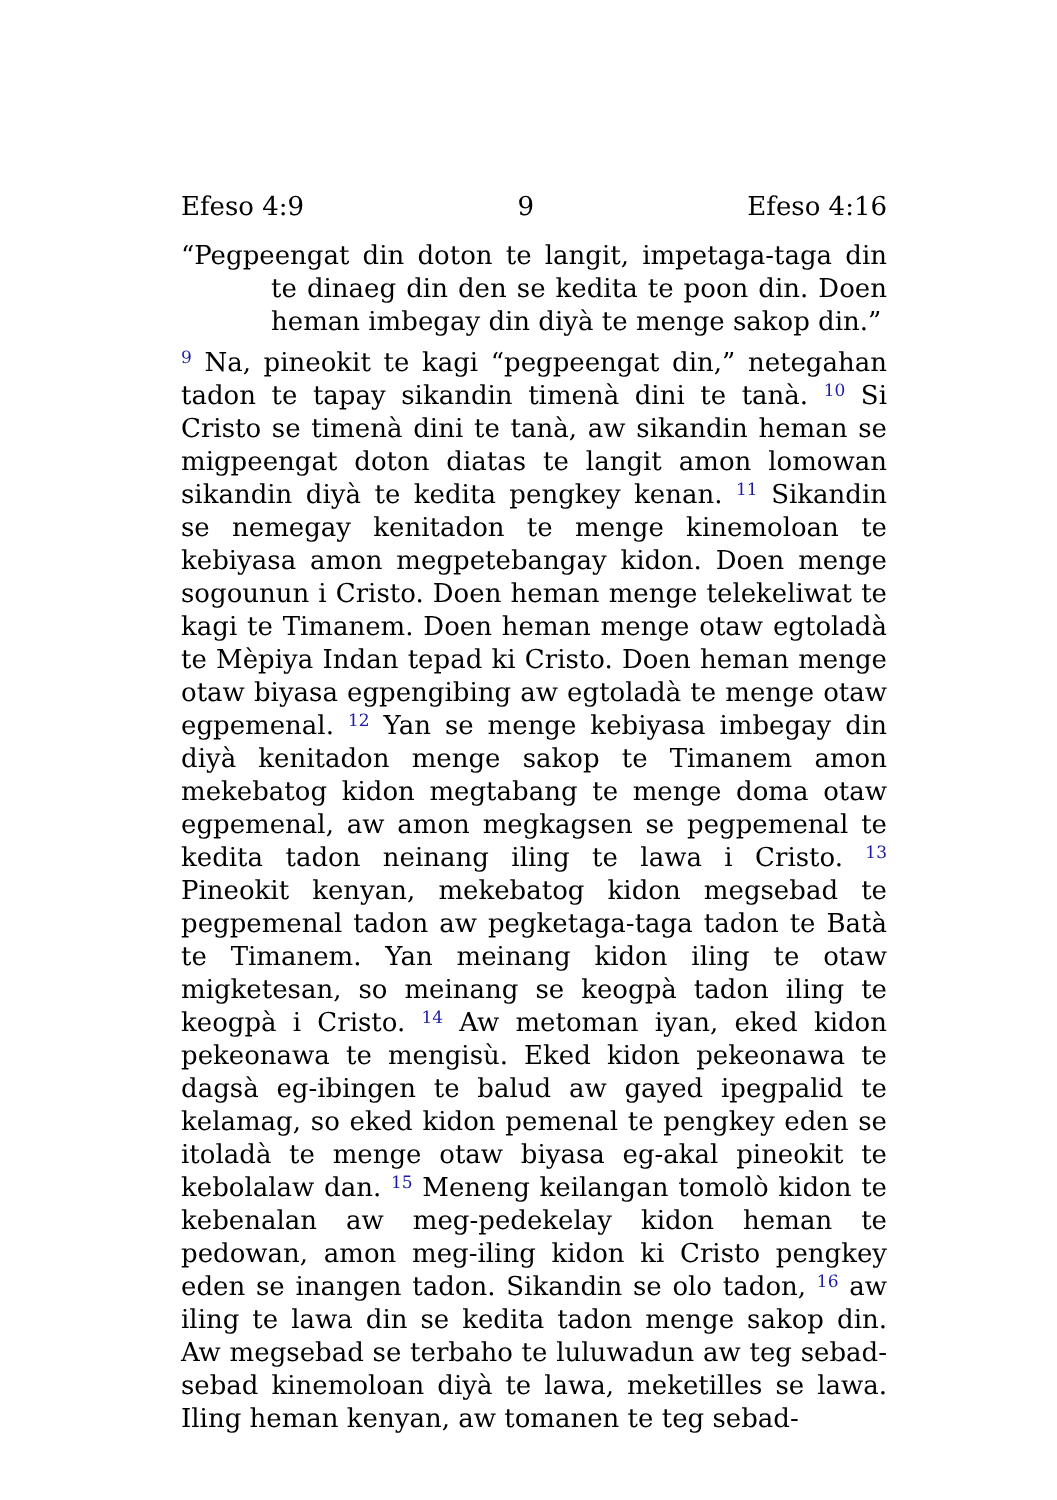Efeso 4:9 9 Efeso 4:16
“Pegpeengat din doton te langit, impetaga-taga din te dinaeg din den se kedita te poon din. Doen heman imbegay din diyà te menge sakop din.”
<sup>9</sup> Na, pineokit te kagi “pegpeengat din,” netegahan tadon te tapay sikandin timenà dini te tanà. <sup>10</sup> Si Cristo se timenà dini te tanà, aw sikandin heman se migpeengat doton diatas te langit amon lomowan sikandin diyà te kedita pengkey kenan. <sup>11</sup> Sikandin se nemegay kenitadon te menge kinemoloan te kebiyasa amon megpetebangay kidon. Doen menge sogounun i Cristo. Doen heman menge telekeliwat te kagi te Timanem. Doen heman menge otaw egtoladà te Mèpiya Indan tepad ki Cristo. Doen heman menge otaw biyasa egpengibing aw egtoladà te menge otaw egpemenal. <sup>12</sup> Yan se menge kebiyasa imbegay din diyà kenitadon menge sakop te Timanem amon mekebatog kidon megtabang te menge doma otaw egpemenal, aw amon megkagsen se pegpemenal te kedita tadon neinang iling te lawa i Cristo. <sup>13</sup> Pineokit kenyan, mekebatog kidon megsebad te pegpemenal tadon aw pegketaga-taga tadon te Batà te Timanem. Yan meinang kidon iling te otaw migketesan, so meinang se keogpà tadon iling te keogpà i Cristo. <sup>14</sup> Aw metoman iyan, eked kidon pekeonawa te mengisù. Eked kidon pekeonawa te dagsà eg-ibingen te balud aw gayed ipegpalid te kelamag, so eked kidon pemenal te pengkey eden se itoladà te menge otaw biyasa eg-akal pineokit te kebolalaw dan. <sup>15</sup> Meneng keilangan tomolò kidon te kebenalan aw meg-pedekelay kidon heman te pedowan, amon meg-iling kidon ki Cristo pengkey eden se inangen tadon. Sikandin se olo tadon, <sup>16</sup> aw iling te lawa din se kedita tadon menge sakop din. Aw megsebad se terbaho te luluwadun aw teg sebad-sebad kinemoloan diyà te lawa, meketilles se lawa. Iling heman kenyan, aw tomanen te teg sebad-